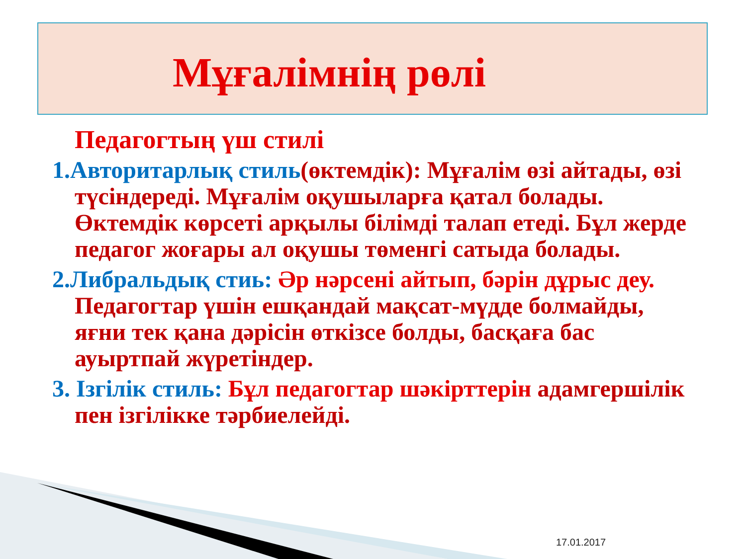Мұғалімнің рөлі
Педагогтың үш стилі
1.Авторитарлық стиль(өктемдік): Мұғалім өзі айтады, өзі түсіндереді. Мұғалім оқушыларға қатал болады. Өктемдік көрсеті арқылы білімді талап етеді. Бұл жерде педагог жоғары ал оқушы төменгі сатыда болады.
2.Либральдық стиь: Әр нәрсені айтып, бәрін дұрыс деу. Педагогтар үшін ешқандай мақсат-мүдде болмайды, яғни тек қана дәрісін өткізсе болды, басқаға бас ауыртпай жүретіндер.
3. Ізгілік стиль: Бұл педагогтар шәкірттерін адамгершілік пен ізгілікке тәрбиелейді.
17.01.2017